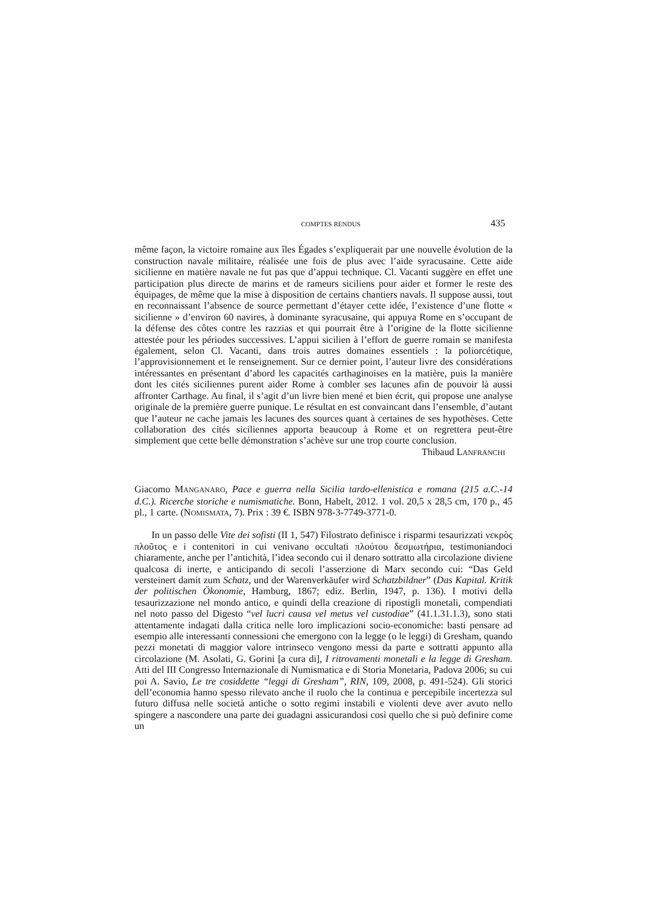COMPTES RENDUS 435
même façon, la victoire romaine aux îles Égades s’expliquerait par une nouvelle évolution de la construction navale militaire, réalisée une fois de plus avec l’aide syracusaine. Cette aide sicilienne en matière navale ne fut pas que d’appui technique. Cl. Vacanti suggère en effet une participation plus directe de marins et de rameurs siciliens pour aider et former le reste des équipages, de même que la mise à disposition de certains chantiers navals. Il suppose aussi, tout en reconnaissant l’absence de source permettant d’étayer cette idée, l’existence d’une flotte « sicilienne » d’environ 60 navires, à dominante syracusaine, qui appuya Rome en s’occupant de la défense des côtes contre les razzias et qui pourrait être à l’origine de la flotte sicilienne attestée pour les périodes successives. L’appui sicilien à l’effort de guerre romain se manifesta également, selon Cl. Vacanti, dans trois autres domaines essentiels : la poliorcétique, l’approvisionnement et le renseignement. Sur ce dernier point, l’auteur livre des considérations intéressantes en présentant d’abord les capacités carthaginoises en la matière, puis la manière dont les cités siciliennes purent aider Rome à combler ses lacunes afin de pouvoir là aussi affronter Carthage. Au final, il s’agit d’un livre bien mené et bien écrit, qui propose une analyse originale de la première guerre punique. Le résultat en est convaincant dans l’ensemble, d’autant que l’auteur ne cache jamais les lacunes des sources quant à certaines de ses hypothèses. Cette collaboration des cités siciliennes apporta beaucoup à Rome et on regrettera peut-être simplement que cette belle démonstration s’achève sur une trop courte conclusion.
Thibaud LANFRANCHI
Giacomo MANGANARO, Pace e guerra nella Sicilia tardo-ellenistica e romana (215 a.C.-14 d.C.). Ricerche storiche e numismatiche. Bonn, Habelt, 2012. 1 vol. 20,5 x 28,5 cm, 170 p., 45 pl., 1 carte. (NOMISMATA, 7). Prix : 39 €. ISBN 978-3-7749-3771-0.
In un passo delle Vite dei sofisti (II 1, 547) Filostrato definisce i risparmi tesaurizzati νεκρὸς πλοῦτος e i contenitori in cui venivano occultati πλούτου δεσμωτήρια, testimoniandoci chiaramente, anche per l’antichità, l’idea secondo cui il denaro sottratto alla circolazione diviene qualcosa di inerte, e anticipando di secoli l’asserzione di Marx secondo cui: “Das Geld versteinert damit zum Schatz, und der Warenverkäufer wird Schatzbildner” (Das Kapital. Kritik der politischen Ökonomie, Hamburg, 1867; ediz. Berlin, 1947, p. 136). I motivi della tesaurizzazione nel mondo antico, e quindi della creazione di ripostigli monetali, compendiati nel noto passo del Digesto “vel lucri causa vel metus vel custodiae” (41.1.31.1.3), sono stati attentamente indagati dalla critica nelle loro implicazioni socio-economiche: basti pensare ad esempio alle interessanti connessioni che emergono con la legge (o le leggi) di Gresham, quando pezzi monetati di maggior valore intrinseco vengono messi da parte e sottratti appunto alla circolazione (M. Asolati, G. Gorini [a cura di], I ritrovamenti monetali e la legge di Gresham. Atti del III Congresso Internazionale di Numismatica e di Storia Monetaria, Padova 2006; su cui poi A. Savio, Le tre cosiddette “leggi di Gresham”, RIN, 109, 2008, p. 491-524). Gli storici dell’economia hanno spesso rilevato anche il ruolo che la continua e percepibile incertezza sul futuro diffusa nelle società antiche o sotto regimi instabili e violenti deve aver avuto nello spingere a nascondere una parte dei guadagni assicurandosi così quello che si può definire come un